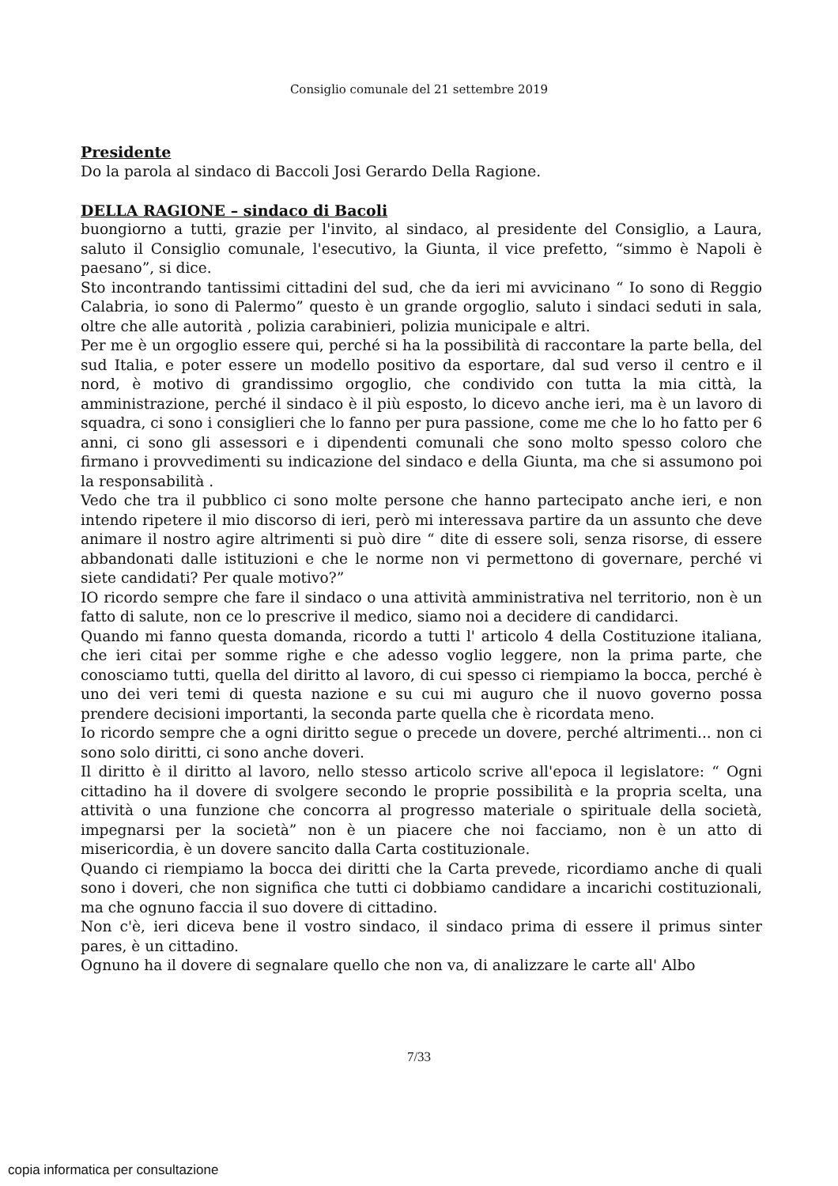Consiglio comunale del 21 settembre 2019
Presidente
Do la parola al sindaco di Baccoli Josi Gerardo Della Ragione.
DELLA RAGIONE – sindaco di Bacoli
buongiorno a tutti, grazie per l'invito, al sindaco, al presidente del Consiglio, a Laura, saluto il Consiglio comunale, l'esecutivo, la Giunta, il vice prefetto, “simmo è Napoli è paesano”, si dice.
Sto incontrando tantissimi cittadini del sud, che da ieri mi avvicinano “ Io sono di Reggio Calabria, io sono di Palermo” questo è un grande orgoglio, saluto i sindaci seduti in sala, oltre che alle autorità , polizia carabinieri, polizia municipale e altri.
Per me è un orgoglio essere qui, perché si ha la possibilità di raccontare la parte bella, del sud Italia, e poter essere un modello positivo da esportare, dal sud verso il centro e il nord, è motivo di grandissimo orgoglio, che condivido con tutta la mia città, la amministrazione, perché il sindaco è il più esposto, lo dicevo anche ieri, ma è un lavoro di squadra, ci sono i consiglieri che lo fanno per pura passione, come me che lo ho fatto per 6 anni, ci sono gli assessori e i dipendenti comunali che sono molto spesso coloro che firmano i provvedimenti su indicazione del sindaco e della Giunta, ma che si assumono poi la responsabilità .
Vedo che tra il pubblico ci sono molte persone che hanno partecipato anche ieri, e non intendo ripetere il mio discorso di ieri, però mi interessava partire da un assunto che deve animare il nostro agire altrimenti si può dire “ dite di essere soli, senza risorse, di essere abbandonati dalle istituzioni e che le norme non vi permettono di governare, perché vi siete candidati? Per quale motivo?”
IO ricordo sempre che fare il sindaco o una attività amministrativa nel territorio, non è un fatto di salute, non ce lo prescrive il medico, siamo noi a decidere di candidarci.
Quando mi fanno questa domanda, ricordo a tutti l' articolo 4 della Costituzione italiana, che ieri citai per somme righe e che adesso voglio leggere, non la prima parte, che conosciamo tutti, quella del diritto al lavoro, di cui spesso ci riempiamo la bocca, perché è uno dei veri temi di questa nazione e su cui mi auguro che il nuovo governo possa prendere decisioni importanti, la seconda parte quella che è ricordata meno.
Io ricordo sempre che a ogni diritto segue o precede un dovere, perché altrimenti... non ci sono solo diritti, ci sono anche doveri.
Il diritto è il diritto al lavoro, nello stesso articolo scrive all'epoca il legislatore: “ Ogni cittadino ha il dovere di svolgere secondo le proprie possibilità e la propria scelta, una attività o una funzione che concorra al progresso materiale o spirituale della società, impegnarsi per la società” non è un piacere che noi facciamo, non è un atto di misericordia, è un dovere sancito dalla Carta costituzionale.
Quando ci riempiamo la bocca dei diritti che la Carta prevede, ricordiamo anche di quali sono i doveri, che non significa che tutti ci dobbiamo candidare a incarichi costituzionali, ma che ognuno faccia il suo dovere di cittadino.
Non c'è, ieri diceva bene il vostro sindaco, il sindaco prima di essere il primus sinter pares, è un cittadino.
Ognuno ha il dovere di segnalare quello che non va, di analizzare le carte all' Albo
7/33
copia informatica per consultazione